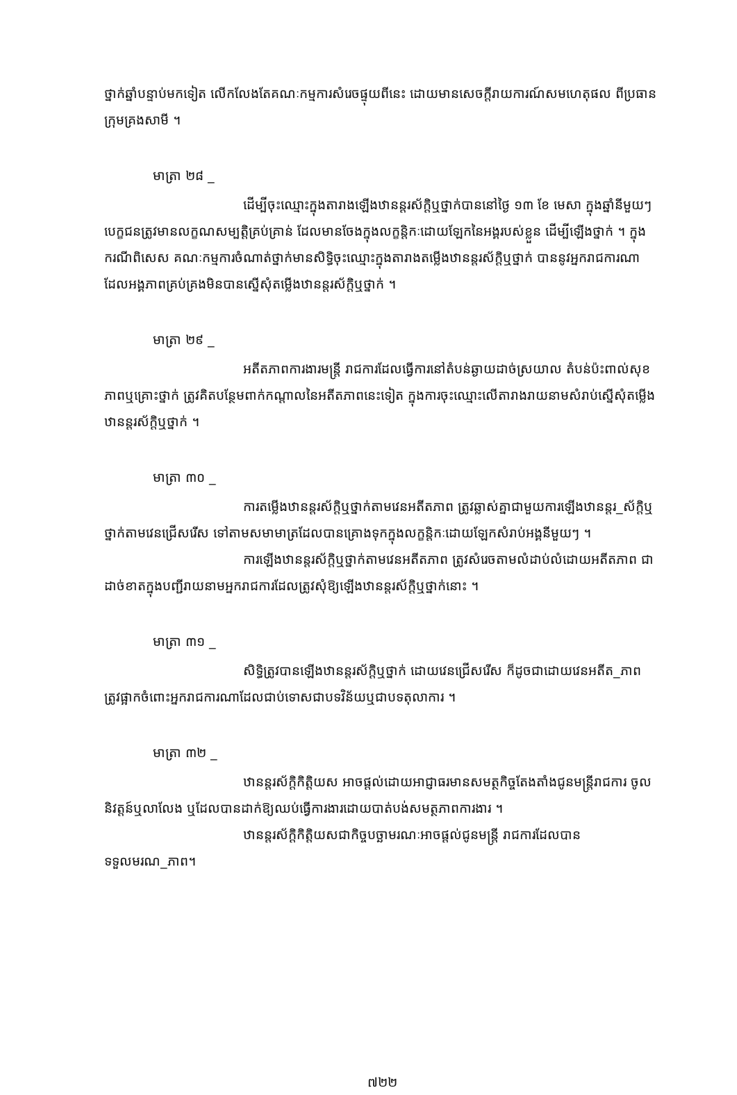ថ្នាក់ឆ្នាំបន្ទាប់មកទៀត លើកលែងតែគណៈកម្មការសំរេចផ្ទុយពីនេះ ដោយមានសេចក្តីរាយការណ៍សមហេតុផល ពីប្រធានក្រុមគ្រងសាមី ។
មាត្រា ២៨ _
ដើម្បីចុះឈ្មោះក្នុងតារាងឡើងឋានន្តរស័ក្តិឬថ្នាក់បាននៅថ្ងៃ ១៣ ខែ មេសា ក្នុងឆ្នាំនីមួយៗ បេក្ខជនត្រូវមានលក្ខណសម្បត្តិគ្រប់គ្រាន់ ដែលមានចែងក្នុងលក្ខន្តិកៈដោយឡែកនៃអង្គរបស់ខ្លួន ដើម្បីឡើងថ្នាក់ ។ ក្នុងករណីពិសេស គណៈកម្មការចំណាត់ថ្នាក់មានសិទ្ធិចុះឈ្មោះក្នុងតារាងតម្លើងឋានន្តរស័ក្តិឬថ្នាក់ បាននូវអ្នករាជការណាដែលអង្គភាពគ្រប់គ្រងមិនបានស្នើសុំតម្លើងឋានន្តរស័ក្តិឬថ្នាក់ ។
មាត្រា ២៩ _
អតីតភាពការងារមន្ត្រី រាជការដែលធ្វើការនៅតំបន់ឆ្ងាយដាច់ស្រយាល តំបន់ប៉ះពាល់សុខភាពឬគ្រោះថ្នាក់ ត្រូវគិតបន្ថែមពាក់កណ្តាលនៃអតីតភាពនេះទៀត ក្នុងការចុះឈ្មោះលើតារាងរាយនាមសំរាប់ស្នើសុំតម្លើងឋានន្តរស័ក្តិឬថ្នាក់ ។
មាត្រា ៣០ _
ការតម្លើងឋានន្តរស័ក្តិឬថ្នាក់តាមវេនអតីតភាព ត្រូវឆ្លាស់គ្នាជាមួយការឡើងឋានន្តរ_ស័ក្តិឬថ្នាក់តាមវេនជ្រើសរើស ទៅតាមសមាមាត្រដែលបានគ្រោងទុកក្នុងលក្ខន្តិកៈដោយឡែកសំរាប់អង្គនីមួយៗ ។
ការឡើងឋានន្តរស័ក្តិឬថ្នាក់តាមវេនអតីតភាព ត្រូវសំរេចតាមលំដាប់លំដោយអតីតភាព ជាដាច់ខាតក្នុងបញ្ជីរាយនាមអ្នករាជការដែលត្រូវសុំឱ្យឡើងឋានន្តរស័ក្តិឬថ្នាក់នោះ ។
មាត្រា ៣១ _
សិទ្ធិត្រូវបានឡើងឋានន្តរស័ក្តិឬថ្នាក់ ដោយវេនជ្រើសរើស ក៏ដូចជាដោយវេនអតីត_ភាព ត្រូវផ្អាកចំពោះអ្នករាជការណាដែលជាប់ទោសជាបទវិន័យឬជាបទតុលាការ ។
មាត្រា ៣២ _
ឋានន្តរស័ក្តិកិត្តិយស អាចផ្តល់ដោយអាជ្ញាធរមានសមត្ថកិច្ចតែងតាំងជូនមន្ត្រីរាជការ ចូលនិវត្តន៍ឬលាលែង ឬដែលបានដាក់ឱ្យឈប់ធ្វើការងារដោយបាត់បង់សមត្ថភាពការងារ ។
ឋានន្តរស័ក្តិកិត្តិយសជាកិច្ចបច្ឆាមរណៈអាចផ្តល់ជូនមន្ត្រី រាជការដែលបានទទួលមរណ_ភាព។
៧២២